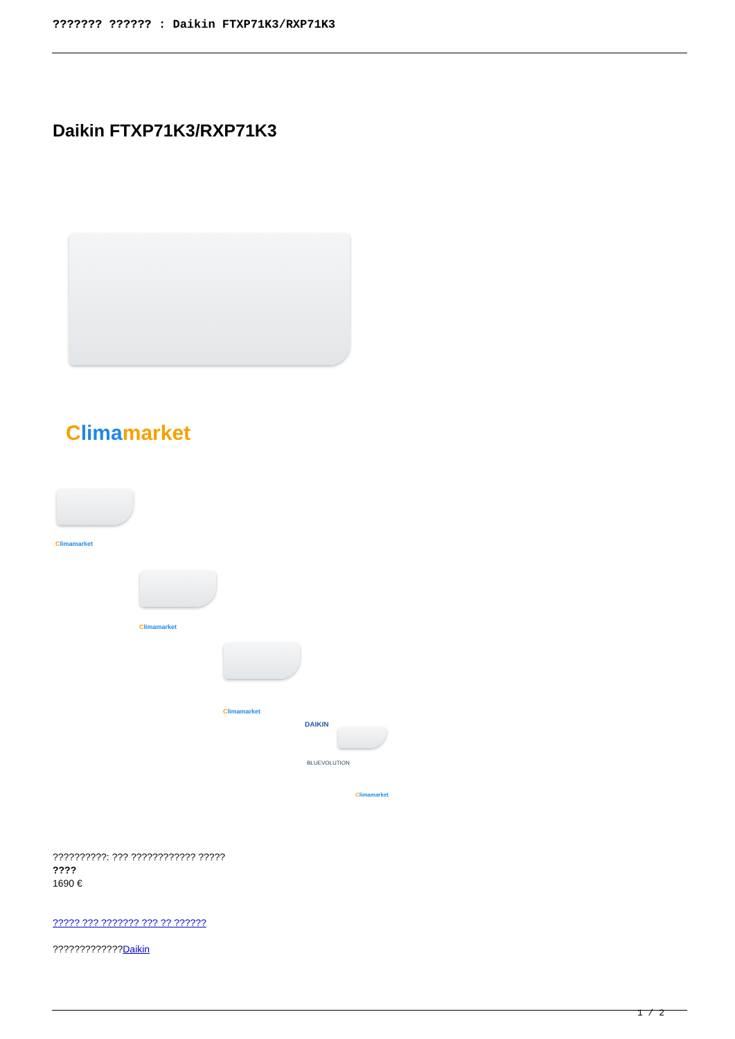??????? ?????? : Daikin FTXP71K3/RXP71K3
Daikin FTXP71K3/RXP71K3
Climamarket
Climamarket
Climamarket
Climamarket
DAIKIN
BLUEVOLUTION
Climamarket
??????????: ??? ???????????? ?????
????
1690 €
????? ??? ??????? ??? ?? ??????
?????????????Daikin
1 / 2